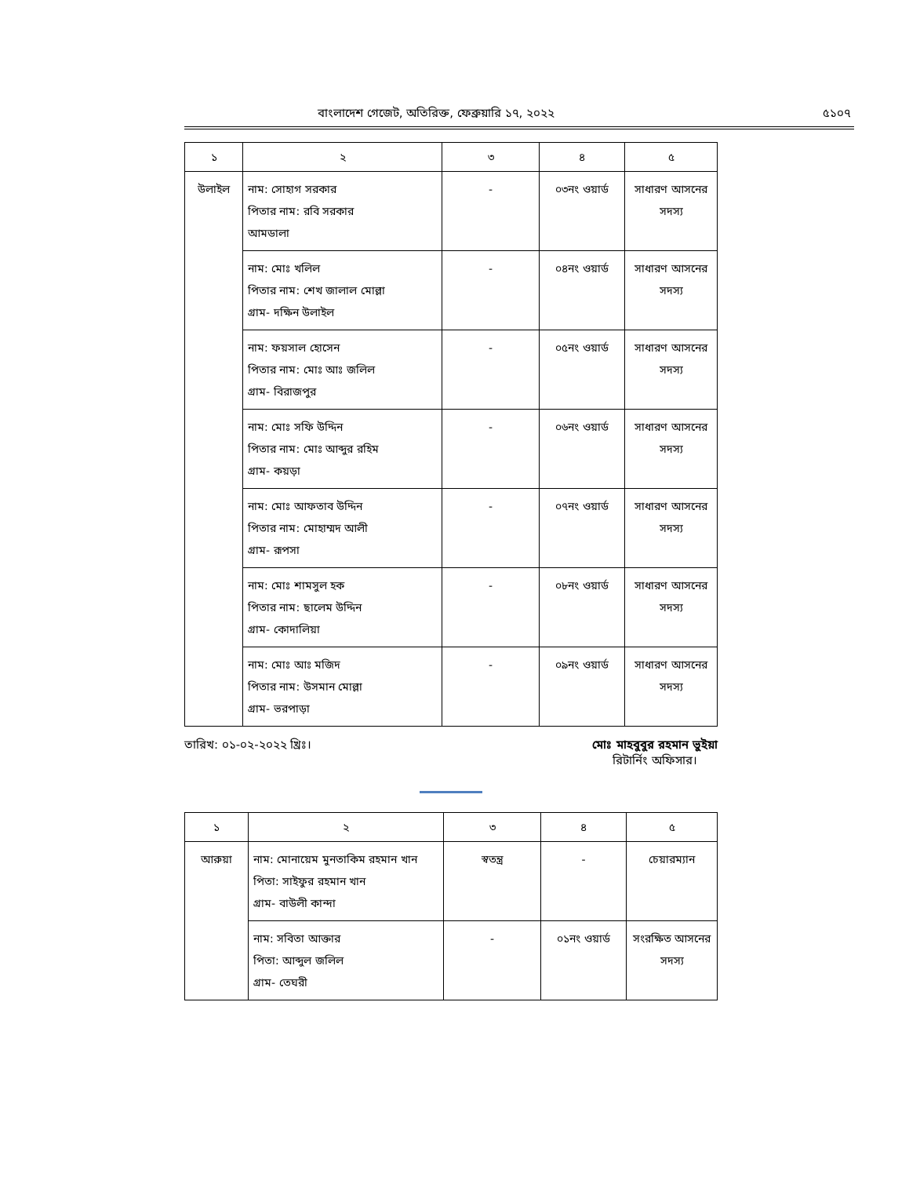বাংলাদেশ গেজেট, অতিরিক্ত, ফেব্রুয়ারি ১৭, ২০২২ ৫১০৭
| ১ | ২ | ৩ | ৪ | ৫ |
| --- | --- | --- | --- | --- |
| উলাইল | নাম: সোহাগ সরকার পিতার নাম: রবি সরকার আমডালা | - | ০৩নং ওয়ার্ড | সাধারণ আসনের সদস্য |
| | নাম: মোঃ খলিল পিতার নাম: শেখ জালাল মোল্লা গ্রাম- দক্ষিন উলাইল | - | ০৪নং ওয়ার্ড | সাধারণ আসনের সদস্য |
| | নাম: ফয়সাল হোসেন পিতার নাম: মোঃ আঃ জলিল গ্রাম- বিরাজপুর | - | ০৫নং ওয়ার্ড | সাধারণ আসনের সদস্য |
| | নাম: মোঃ সফি উদ্দিন পিতার নাম: মোঃ আব্দুর রহিম গ্রাম- কয়ড়া | - | ০৬নং ওয়ার্ড | সাধারণ আসনের সদস্য |
| | নাম: মোঃ আফতাব উদ্দিন পিতার নাম: মোহাম্মদ আলী গ্রাম- রূপসা | - | ০৭নং ওয়ার্ড | সাধারণ আসনের সদস্য |
| | নাম: মোঃ শামসুল হক পিতার নাম: ছালেম উদ্দিন গ্রাম- কোদালিয়া | - | ০৮নং ওয়ার্ড | সাধারণ আসনের সদস্য |
| | নাম: মোঃ আঃ মজিদ পিতার নাম: উসমান মোল্লা গ্রাম- ভরপাড়া | - | ০৯নং ওয়ার্ড | সাধারণ আসনের সদস্য |
তারিখ: ০১-০২-২০২২ খ্রিঃ। মোঃ মাহবুবুর রহমান ভুইয়া
রিটার্নিং অফিসার।
| ১ | ২ | ৩ | ৪ | ৫ |
| --- | --- | --- | --- | --- |
| আরুয়া | নাম: মোনায়েম মুনতাকিম রহমান খান পিতা: সাইফুর রহমান খান গ্রাম- বাউলী কান্দা | স্বতন্ত্র | - | চেয়ারম্যান |
| | নাম: সবিতা আক্তার পিতা: আব্দুল জলিল গ্রাম- তেঘরী | - | ০১নং ওয়ার্ড | সংরক্ষিত আসনের সদস্য |